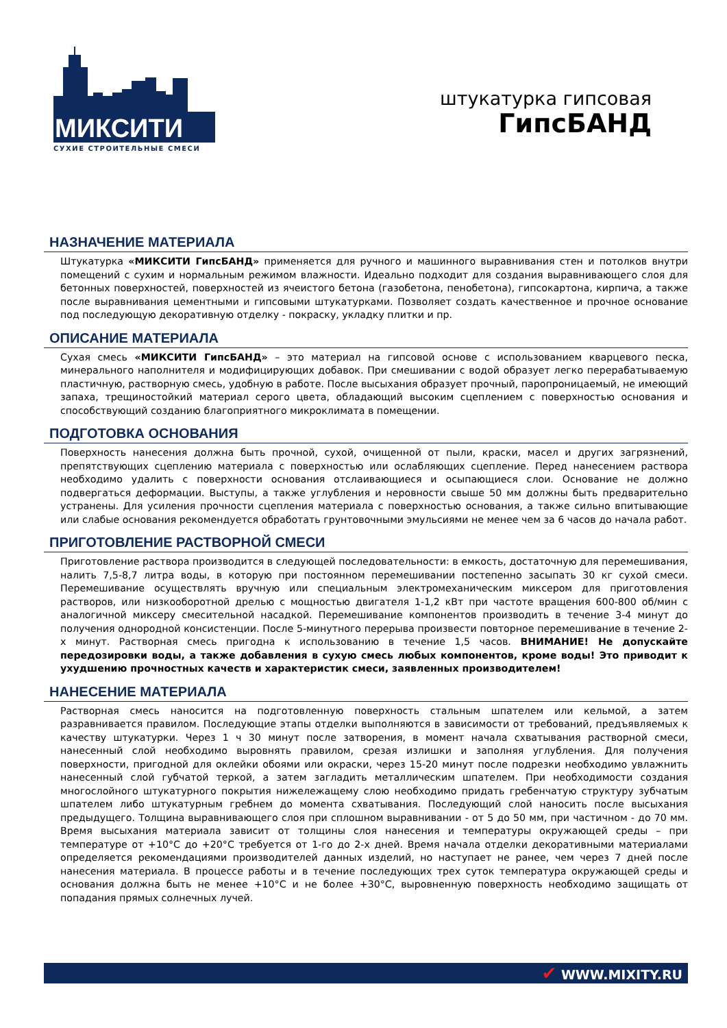МИКСИТИ
СУХИЕ СТРОИТЕЛЬНЫЕ СМЕСИ
штукатурка гипсовая
ГипсБАНД
НАЗНАЧЕНИЕ МАТЕРИАЛА
Штукатурка «МИКСИТИ ГипсБАНД» применяется для ручного и машинного выравнивания стен и потолков внутри помещений с сухим и нормальным режимом влажности. Идеально подходит для создания выравнивающего слоя для бетонных поверхностей, поверхностей из ячеистого бетона (газобетона, пенобетона), гипсокартона, кирпича, а также после выравнивания цементными и гипсовыми штукатурками. Позволяет создать качественное и прочное основание под последующую декоративную отделку - покраску, укладку плитки и пр.
ОПИСАНИЕ МАТЕРИАЛА
Сухая смесь «МИКСИТИ ГипсБАНД» – это материал на гипсовой основе с использованием кварцевого песка, минерального наполнителя и модифицирующих добавок. При смешивании с водой образует легко перерабатываемую пластичную, растворную смесь, удобную в работе. После высыхания образует прочный, паропроницаемый, не имеющий запаха, трещиностойкий материал серого цвета, обладающий высоким сцеплением с поверхностью основания и способствующий созданию благоприятного микроклимата в помещении.
ПОДГОТОВКА ОСНОВАНИЯ
Поверхность нанесения должна быть прочной, сухой, очищенной от пыли, краски, масел и других загрязнений, препятствующих сцеплению материала с поверхностью или ослабляющих сцепление. Перед нанесением раствора необходимо удалить с поверхности основания отслаивающиеся и осыпающиеся слои. Основание не должно подвергаться деформации. Выступы, а также углубления и неровности свыше 50 мм должны быть предварительно устранены. Для усиления прочности сцепления материала с поверхностью основания, а также сильно впитывающие или слабые основания рекомендуется обработать грунтовочными эмульсиями не менее чем за 6 часов до начала работ.
ПРИГОТОВЛЕНИЕ РАСТВОРНОЙ СМЕСИ
Приготовление раствора производится в следующей последовательности: в емкость, достаточную для перемешивания, налить 7,5-8,7 литра воды, в которую при постоянном перемешивании постепенно засыпать 30 кг сухой смеси. Перемешивание осуществлять вручную или специальным электромеханическим миксером для приготовления растворов, или низкооборотной дрелью с мощностью двигателя 1-1,2 кВт при частоте вращения 600-800 об/мин с аналогичной миксеру смесительной насадкой. Перемешивание компонентов производить в течение 3-4 минут до получения однородной консистенции. После 5-минутного перерыва произвести повторное перемешивание в течение 2-х минут. Растворная смесь пригодна к использованию в течение 1,5 часов. ВНИМАНИЕ! Не допускайте передозировки воды, а также добавления в сухую смесь любых компонентов, кроме воды! Это приводит к ухудшению прочностных качеств и характеристик смеси, заявленных производителем!
НАНЕСЕНИЕ МАТЕРИАЛА
Растворная смесь наносится на подготовленную поверхность стальным шпателем или кельмой, а затем разравнивается правилом. Последующие этапы отделки выполняются в зависимости от требований, предъявляемых к качеству штукатурки. Через 1 ч 30 минут после затворения, в момент начала схватывания растворной смеси, нанесенный слой необходимо выровнять правилом, срезая излишки и заполняя углубления. Для получения поверхности, пригодной для оклейки обоями или окраски, через 15-20 минут после подрезки необходимо увлажнить нанесенный слой губчатой теркой, а затем загладить металлическим шпателем. При необходимости создания многослойного штукатурного покрытия нижележащему слою необходимо придать гребенчатую структуру зубчатым шпателем либо штукатурным гребнем до момента схватывания. Последующий слой наносить после высыхания предыдущего. Толщина выравнивающего слоя при сплошном выравнивании - от 5 до 50 мм, при частичном - до 70 мм. Время высыхания материала зависит от толщины слоя нанесения и температуры окружающей среды – при температуре от +10°С до +20°С требуется от 1-го до 2-х дней. Время начала отделки декоративными материалами определяется рекомендациями производителей данных изделий, но наступает не ранее, чем через 7 дней после нанесения материала. В процессе работы и в течение последующих трех суток температура окружающей среды и основания должна быть не менее +10°С и не более +30°С, выровненную поверхность необходимо защищать от попадания прямых солнечных лучей.
✔ WWW.MIXITY.RU